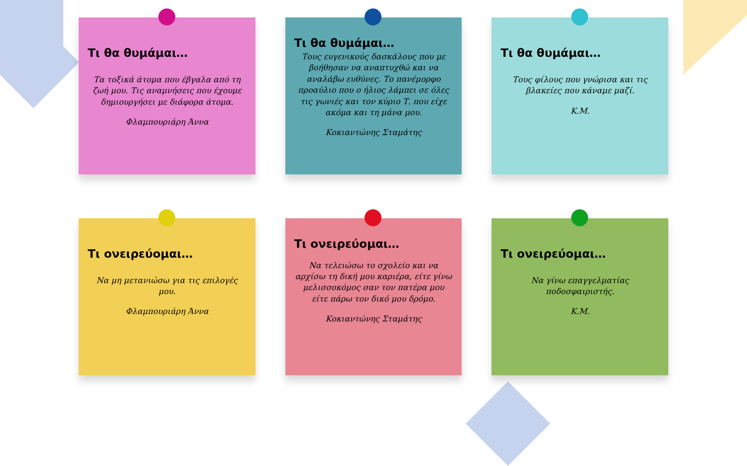Τι θα θυμάμαι…
Τα τοξικά άτομα που έβγαλα από τη ζωή μου. Τις αναμνήσεις που έχουμε δημιουργήσει με διάφορα άτομα.
Φλαμπουριάρη Άννα
Τι θα θυμάμαι…
Τους ευγενικούς δασκάλους που με βοήθησαν να αναπτυχθώ και να αναλάβω ευθύνες. Το πανέμορφο προαύλιο που ο ήλιος λάμπει σε όλες τις γωνιές και τον κύριο Τ. που είχε ακόμα και τη μάνα μου.
Κοκιαντώνης Σταμάτης
Τι θα θυμάμαι…
Τους φίλους που γνώρισα και τις βλακείες που κάναμε μαζί.
Κ.Μ.
Τι ονειρεύομαι…
Να μη μετανιώσω για τις επιλογές μου.
Φλαμπουριάρη Άννα
Τι ονειρεύομαι…
Να τελειώσω το σχολείο και να αρχίσω τη δική μου καριέρα, είτε γίνω μελισσοκόμος σαν τον πατέρα μου είτε πάρω τον δικό μου δρόμο.
Κοκιαντώνης Σταμάτης
Τι ονειρεύομαι…
Να γίνω επαγγελματίας ποδοσφαιριστής.
Κ.Μ.